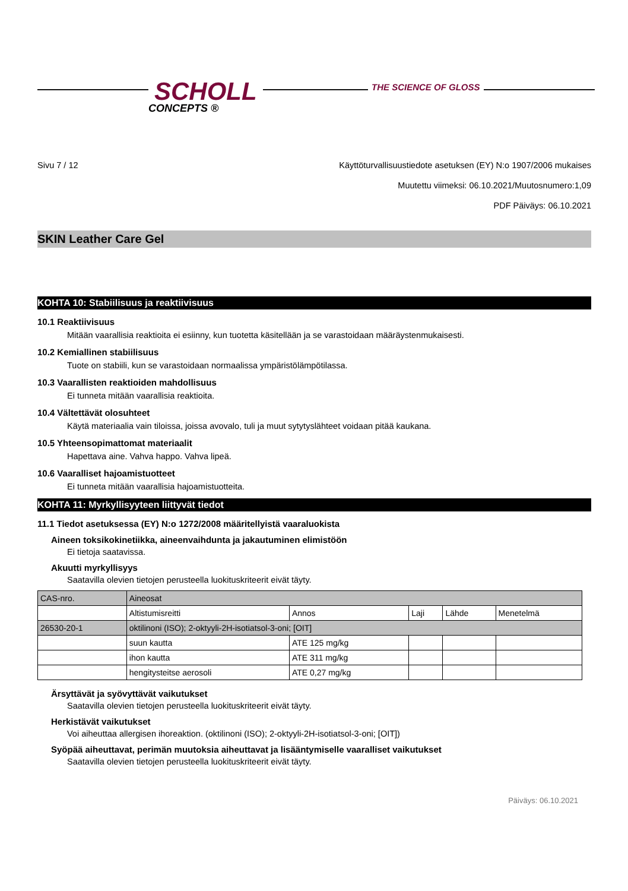SCHOLL
CONCEPTS ®
THE SCIENCE OF GLOSS
Sivu 7 / 12 Käyttöturvallisuustiedote asetuksen (EY) N:o 1907/2006 mukaises
Muutettu viimeksi: 06.10.2021/Muutosnumero:1,09
PDF Päiväys: 06.10.2021
SKIN Leather Care Gel
KOHTA 10: Stabiilisuus ja reaktiivisuus
10.1 Reaktiivisuus
Mitään vaarallisia reaktioita ei esiinny, kun tuotetta käsitellään ja se varastoidaan määräystenmukaisesti.
10.2 Kemiallinen stabiilisuus
Tuote on stabiili, kun se varastoidaan normaalissa ympäristölämpötilassa.
10.3 Vaarallisten reaktioiden mahdollisuus
Ei tunneta mitään vaarallisia reaktioita.
10.4 Vältettävät olosuhteet
Käytä materiaalia vain tiloissa, joissa avovalo, tuli ja muut sytytyslähteet voidaan pitää kaukana.
10.5 Yhteensopimattomat materiaalit
Hapettava aine. Vahva happo. Vahva lipeä.
10.6 Vaaralliset hajoamistuotteet
Ei tunneta mitään vaarallisia hajoamistuotteita.
KOHTA 11: Myrkyllisyyteen liittyvät tiedot
11.1 Tiedot asetuksessa (EY) N:o 1272/2008 määritellyistä vaaraluokista
Aineen toksikokinetiikka, aineenvaihdunta ja jakautuminen elimistöön
Ei tietoja saatavissa.
Akuutti myrkyllisyys
Saatavilla olevien tietojen perusteella luokituskriteerit eivät täyty.
| CAS-nro. | Aineosat | | | | |
| | Altistumisreitti | Annos | Laji | Lähde | Menetelmä |
| 26530-20-1 | oktilinoni (ISO); 2-oktyyli-2H-isotiatsol-3-oni; [OIT] | | | | |
| | suun kautta | ATE 125 mg/kg | | | |
| | ihon kautta | ATE 311 mg/kg | | | |
| | hengitysteitse aerosoli | ATE 0,27 mg/kg | | | |
Ärsyttävät ja syövyttävät vaikutukset
Saatavilla olevien tietojen perusteella luokituskriteerit eivät täyty.
Herkistävät vaikutukset
Voi aiheuttaa allergisen ihoreaktion. (oktilinoni (ISO); 2-oktyyli-2H-isotiatsol-3-oni; [OIT])
Syöpää aiheuttavat, perimän muutoksia aiheuttavat ja lisääntymiselle vaaralliset vaikutukset
Saatavilla olevien tietojen perusteella luokituskriteerit eivät täyty.
Päiväys: 06.10.2021